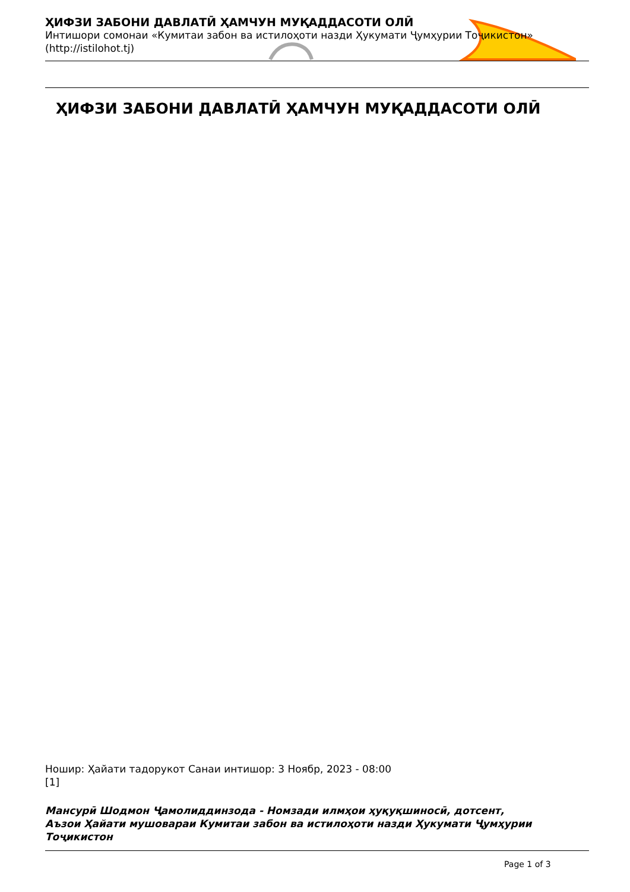ҲИФЗИ ЗАБОНИ ДАВЛАТӢ ҲАМЧУН МУҚАДДАСОТИ ОЛӢ
Интишори сомонаи «Кумитаи забон ва истилоҳоти назди Ҳукумати Ҷумҳурии Тоҷикистон»
(http://istilohot.tj)
ҲИФЗИ ЗАБОНИ ДАВЛАТӢ ҲАМЧУН МУҚАДДАСОТИ ОЛӢ
Ношир: Ҳайати тадорукот Санаи интишор: 3 Ноябр, 2023 - 08:00
[1]
Мансурӣ Шодмон Ҷамолиддинзода - Номзади илмҳои ҳуқуқшиносӣ, дотсент,
Аъзои Ҳайати мушоварaи Кумитаи забон ва истилоҳоти назди Ҳукумати Ҷумҳурии
Тоҷикистон
Page 1 of 3